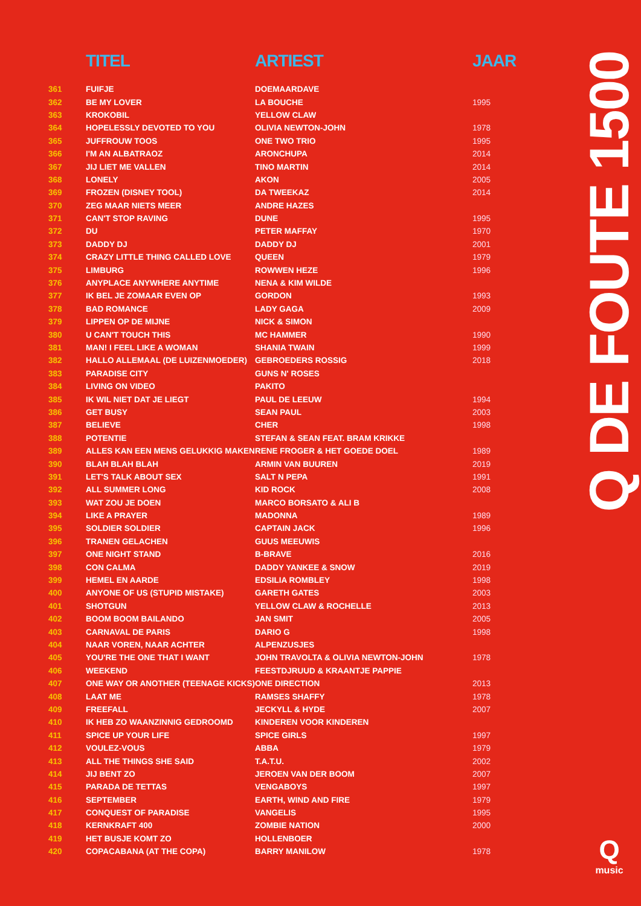| | TITEL | ARTIEST | JAAR |
| --- | --- | --- | --- |
| 361 | FUIFJE | DOEMAARDAVE | |
| 362 | BE MY LOVER | LA BOUCHE | 1995 |
| 363 | KROKOBIL | YELLOW CLAW | |
| 364 | HOPELESSLY DEVOTED TO YOU | OLIVIA NEWTON-JOHN | 1978 |
| 365 | JUFFROUW TOOS | ONE TWO TRIO | 1995 |
| 366 | I'M AN ALBATRAOZ | ARONCHUPA | 2014 |
| 367 | JIJ LIET ME VALLEN | TINO MARTIN | 2014 |
| 368 | LONELY | AKON | 2005 |
| 369 | FROZEN (DISNEY TOOL) | DA TWEEKAZ | 2014 |
| 370 | ZEG MAAR NIETS MEER | ANDRE HAZES | |
| 371 | CAN'T STOP RAVING | DUNE | 1995 |
| 372 | DU | PETER MAFFAY | 1970 |
| 373 | DADDY DJ | DADDY DJ | 2001 |
| 374 | CRAZY LITTLE THING CALLED LOVE | QUEEN | 1979 |
| 375 | LIMBURG | ROWWEN HEZE | 1996 |
| 376 | ANYPLACE ANYWHERE ANYTIME | NENA & KIM WILDE | |
| 377 | IK BEL JE ZOMAAR EVEN OP | GORDON | 1993 |
| 378 | BAD ROMANCE | LADY GAGA | 2009 |
| 379 | LIPPEN OP DE MIJNE | NICK & SIMON | |
| 380 | U CAN'T TOUCH THIS | MC HAMMER | 1990 |
| 381 | MAN! I FEEL LIKE A WOMAN | SHANIA TWAIN | 1999 |
| 382 | HALLO ALLEMAAL (DE LUIZENMOEDER) | GEBROEDERS ROSSIG | 2018 |
| 383 | PARADISE CITY | GUNS N' ROSES | |
| 384 | LIVING ON VIDEO | PAKITO | |
| 385 | IK WIL NIET DAT JE LIEGT | PAUL DE LEEUW | 1994 |
| 386 | GET BUSY | SEAN PAUL | 2003 |
| 387 | BELIEVE | CHER | 1998 |
| 388 | POTENTIE | STEFAN & SEAN FEAT. BRAM KRIKKE | |
| 389 | ALLES KAN EEN MENS GELUKKIG MAKEN | RENE FROGER & HET GOEDE DOEL | 1989 |
| 390 | BLAH BLAH BLAH | ARMIN VAN BUUREN | 2019 |
| 391 | LET'S TALK ABOUT SEX | SALT N PEPA | 1991 |
| 392 | ALL SUMMER LONG | KID ROCK | 2008 |
| 393 | WAT ZOU JE DOEN | MARCO BORSATO & ALI B | |
| 394 | LIKE A PRAYER | MADONNA | 1989 |
| 395 | SOLDIER SOLDIER | CAPTAIN JACK | 1996 |
| 396 | TRANEN GELACHEN | GUUS MEEUWIS | |
| 397 | ONE NIGHT STAND | B-BRAVE | 2016 |
| 398 | CON CALMA | DADDY YANKEE & SNOW | 2019 |
| 399 | HEMEL EN AARDE | EDSILIA ROMBLEY | 1998 |
| 400 | ANYONE OF US (STUPID MISTAKE) | GARETH GATES | 2003 |
| 401 | SHOTGUN | YELLOW CLAW & ROCHELLE | 2013 |
| 402 | BOOM BOOM BAILANDO | JAN SMIT | 2005 |
| 403 | CARNAVAL DE PARIS | DARIO G | 1998 |
| 404 | NAAR VOREN, NAAR ACHTER | ALPENZUSJES | |
| 405 | YOU'RE THE ONE THAT I WANT | JOHN TRAVOLTA & OLIVIA NEWTON-JOHN | 1978 |
| 406 | WEEKEND | FEESTDJRUUD & KRAANTJE PAPPIE | |
| 407 | ONE WAY OR ANOTHER (TEENAGE KICKS) | ONE DIRECTION | 2013 |
| 408 | LAAT ME | RAMSES SHAFFY | 1978 |
| 409 | FREEFALL | JECKYLL & HYDE | 2007 |
| 410 | IK HEB ZO WAANZINNIG GEDROOMD | KINDEREN VOOR KINDEREN | |
| 411 | SPICE UP YOUR LIFE | SPICE GIRLS | 1997 |
| 412 | VOULEZ-VOUS | ABBA | 1979 |
| 413 | ALL THE THINGS SHE SAID | T.A.T.U. | 2002 |
| 414 | JIJ BENT ZO | JEROEN VAN DER BOOM | 2007 |
| 415 | PARADA DE TETTAS | VENGABOYS | 1997 |
| 416 | SEPTEMBER | EARTH, WIND AND FIRE | 1979 |
| 417 | CONQUEST OF PARADISE | VANGELIS | 1995 |
| 418 | KERNKRAFT 400 | ZOMBIE NATION | 2000 |
| 419 | HET BUSJE KOMT ZO | HOLLENBOER | |
| 420 | COPACABANA (AT THE COPA) | BARRY MANILOW | 1978 |
Q DE FOUTE 1500
Qmusic